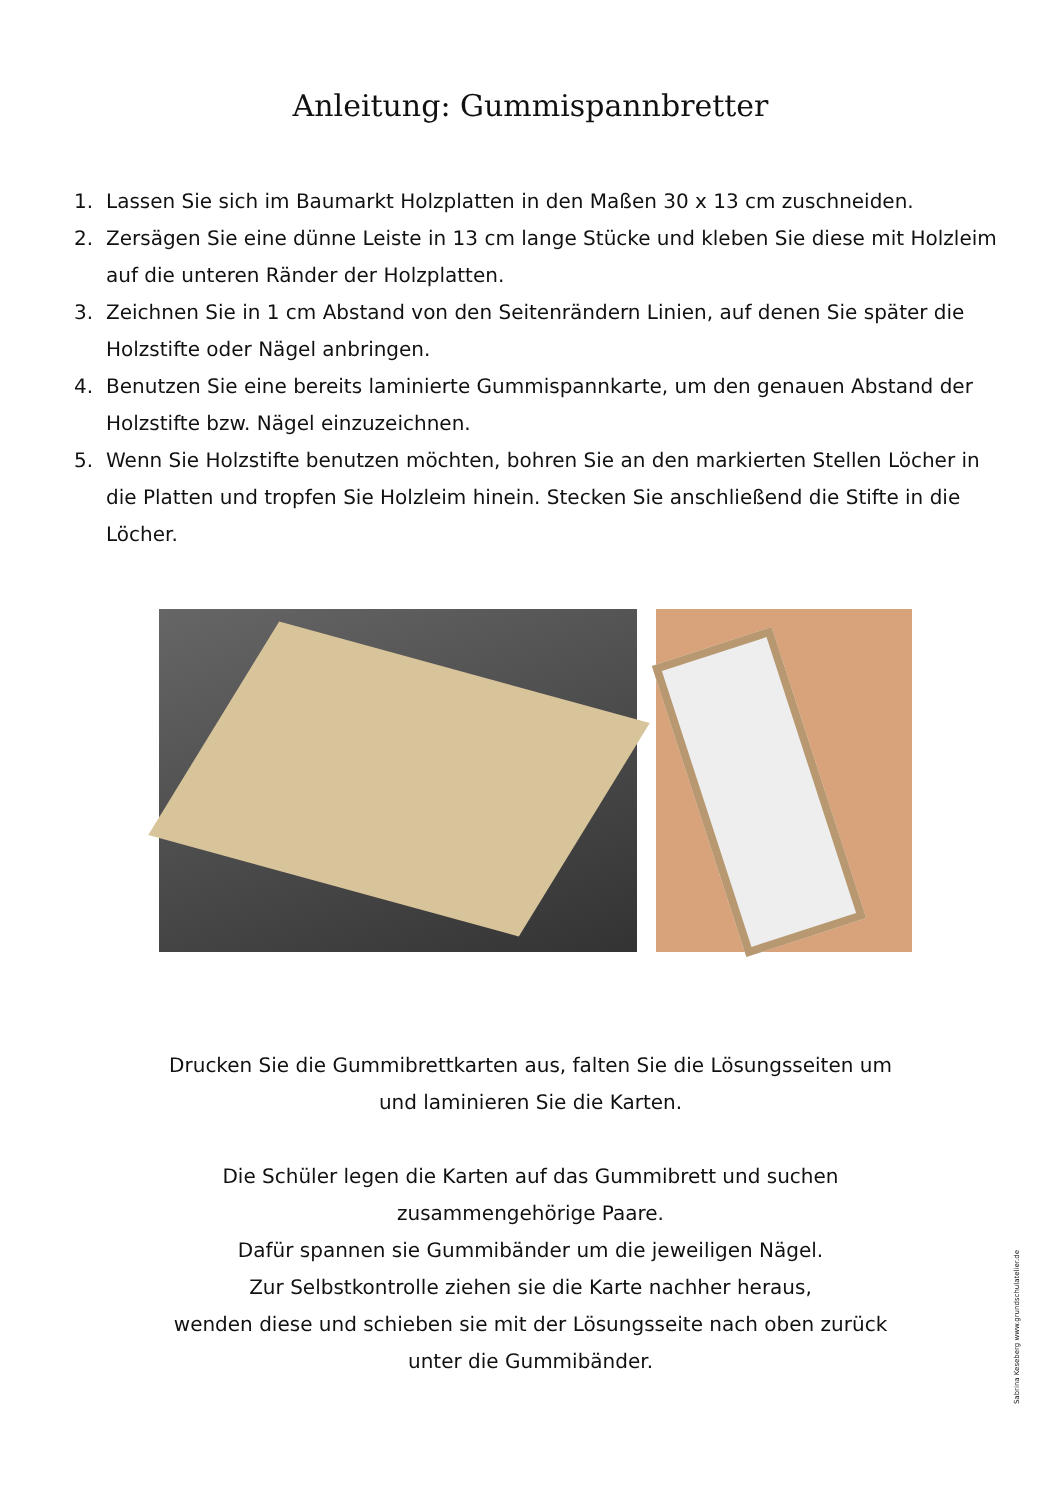Anleitung: Gummispannbretter
1. Lassen Sie sich im Baumarkt Holzplatten in den Maßen 30 x 13 cm zuschneiden.
2. Zersägen Sie eine dünne Leiste in 13 cm lange Stücke und kleben Sie diese mit Holzleim auf die unteren Ränder der Holzplatten.
3. Zeichnen Sie in 1 cm Abstand von den Seitenrändern Linien, auf denen Sie später die Holzstifte oder Nägel anbringen.
4. Benutzen Sie eine bereits laminierte Gummispannkarte, um den genauen Abstand der Holzstifte bzw. Nägel einzuzeichnen.
5. Wenn Sie Holzstifte benutzen möchten, bohren Sie an den markierten Stellen Löcher in die Platten und tropfen Sie Holzleim hinein. Stecken Sie anschließend die Stifte in die Löcher.
Drucken Sie die Gummibrettkarten aus, falten Sie die Lösungsseiten um
und laminieren Sie die Karten.
Die Schüler legen die Karten auf das Gummibrett und suchen
zusammengehörige Paare.
Dafür spannen sie Gummibänder um die jeweiligen Nägel.
Zur Selbstkontrolle ziehen sie die Karte nachher heraus,
wenden diese und schieben sie mit der Lösungsseite nach oben zurück
unter die Gummibänder.
Sabrina Keseberg www.grundschulatelier.de